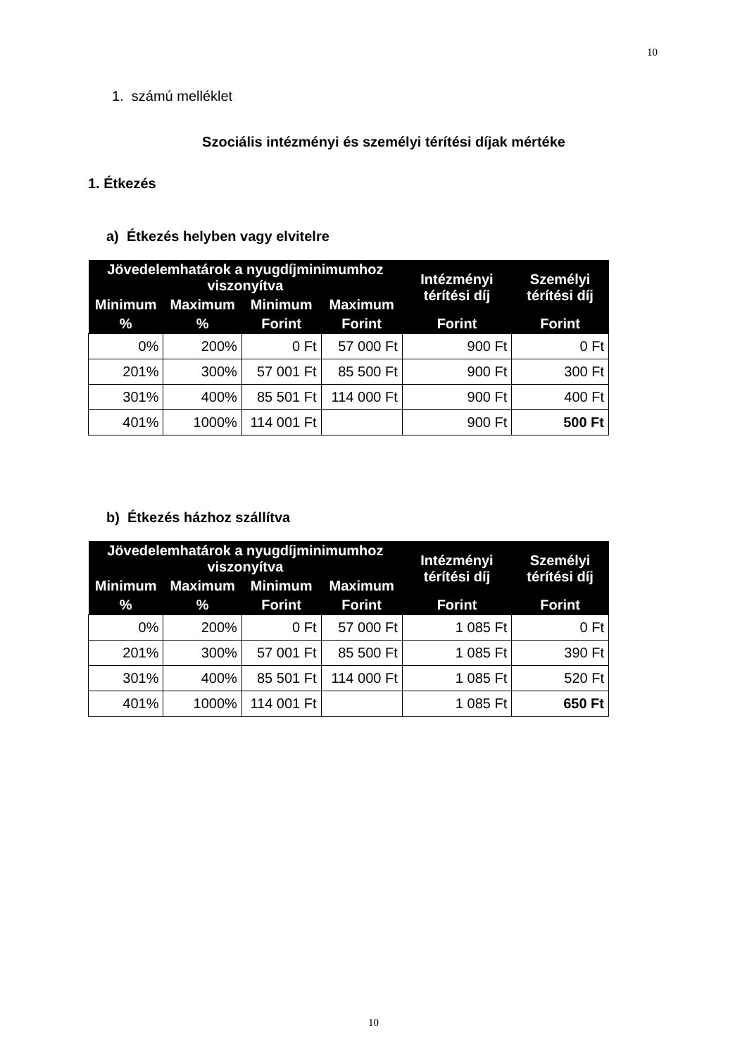10
1. számú melléklet
Szociális intézményi és személyi térítési díjak mértéke
1. Étkezés
a) Étkezés helyben vagy elvitelre
| Jövedelemhatárok a nyugdíjminimumhoz viszonyítva | | | | Intézményi térítési díj | Személyi térítési díj |
| --- | --- | --- | --- | --- | --- |
| Minimum | Maximum | Minimum | Maximum | | |
| % | % | Forint | Forint | Forint | Forint |
| 0% | 200% | 0 Ft | 57 000 Ft | 900 Ft | 0 Ft |
| 201% | 300% | 57 001 Ft | 85 500 Ft | 900 Ft | 300 Ft |
| 301% | 400% | 85 501 Ft | 114 000 Ft | 900 Ft | 400 Ft |
| 401% | 1000% | 114 001 Ft | | 900 Ft | 500 Ft |
b) Étkezés házhoz szállítva
| Jövedelemhatárok a nyugdíjminimumhoz viszonyítva | | | | Intézményi térítési díj | Személyi térítési díj |
| --- | --- | --- | --- | --- | --- |
| Minimum | Maximum | Minimum | Maximum | | |
| % | % | Forint | Forint | Forint | Forint |
| 0% | 200% | 0 Ft | 57 000 Ft | 1 085 Ft | 0 Ft |
| 201% | 300% | 57 001 Ft | 85 500 Ft | 1 085 Ft | 390 Ft |
| 301% | 400% | 85 501 Ft | 114 000 Ft | 1 085 Ft | 520 Ft |
| 401% | 1000% | 114 001 Ft | | 1 085 Ft | 650 Ft |
10